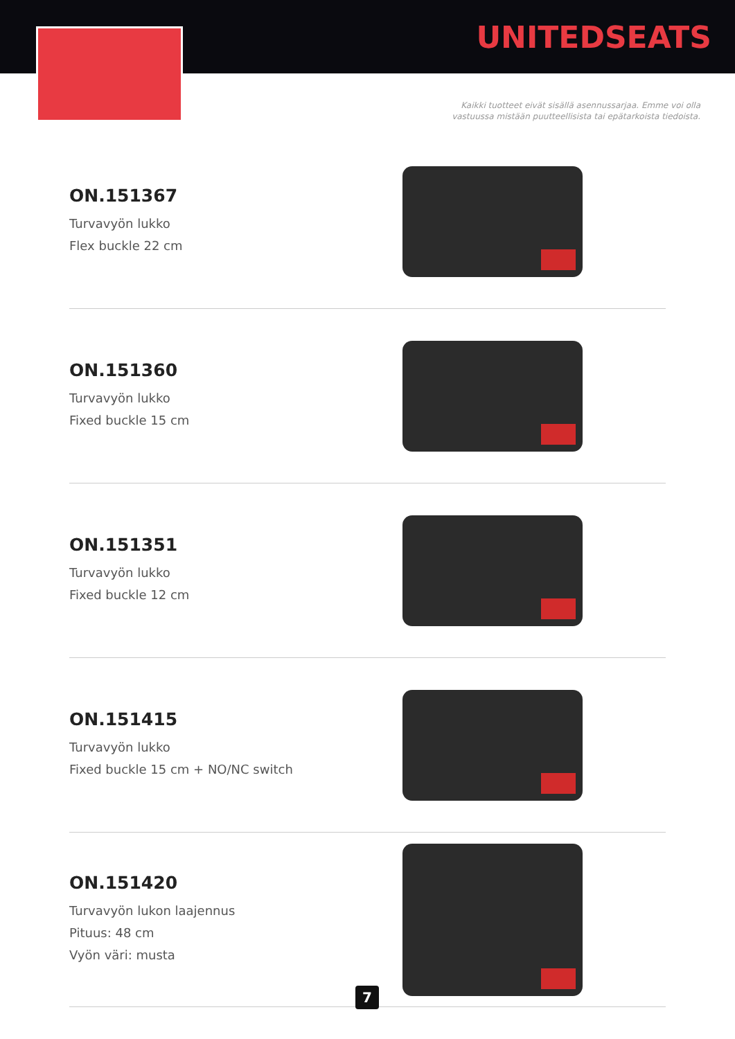UNITEDSEATS
Kaikki tuotteet eivät sisällä asennussarjaa. Emme voi olla
vastuussa mistään puutteellisista tai epätarkoista tiedoista.
ON.151367
Turvavyön lukko
Flex buckle 22 cm
ON.151360
Turvavyön lukko
Fixed buckle 15 cm
ON.151351
Turvavyön lukko
Fixed buckle 12 cm
ON.151415
Turvavyön lukko
Fixed buckle 15 cm + NO/NC switch
ON.151420
Turvavyön lukon laajennus
Pituus: 48 cm
Vyön väri: musta
7